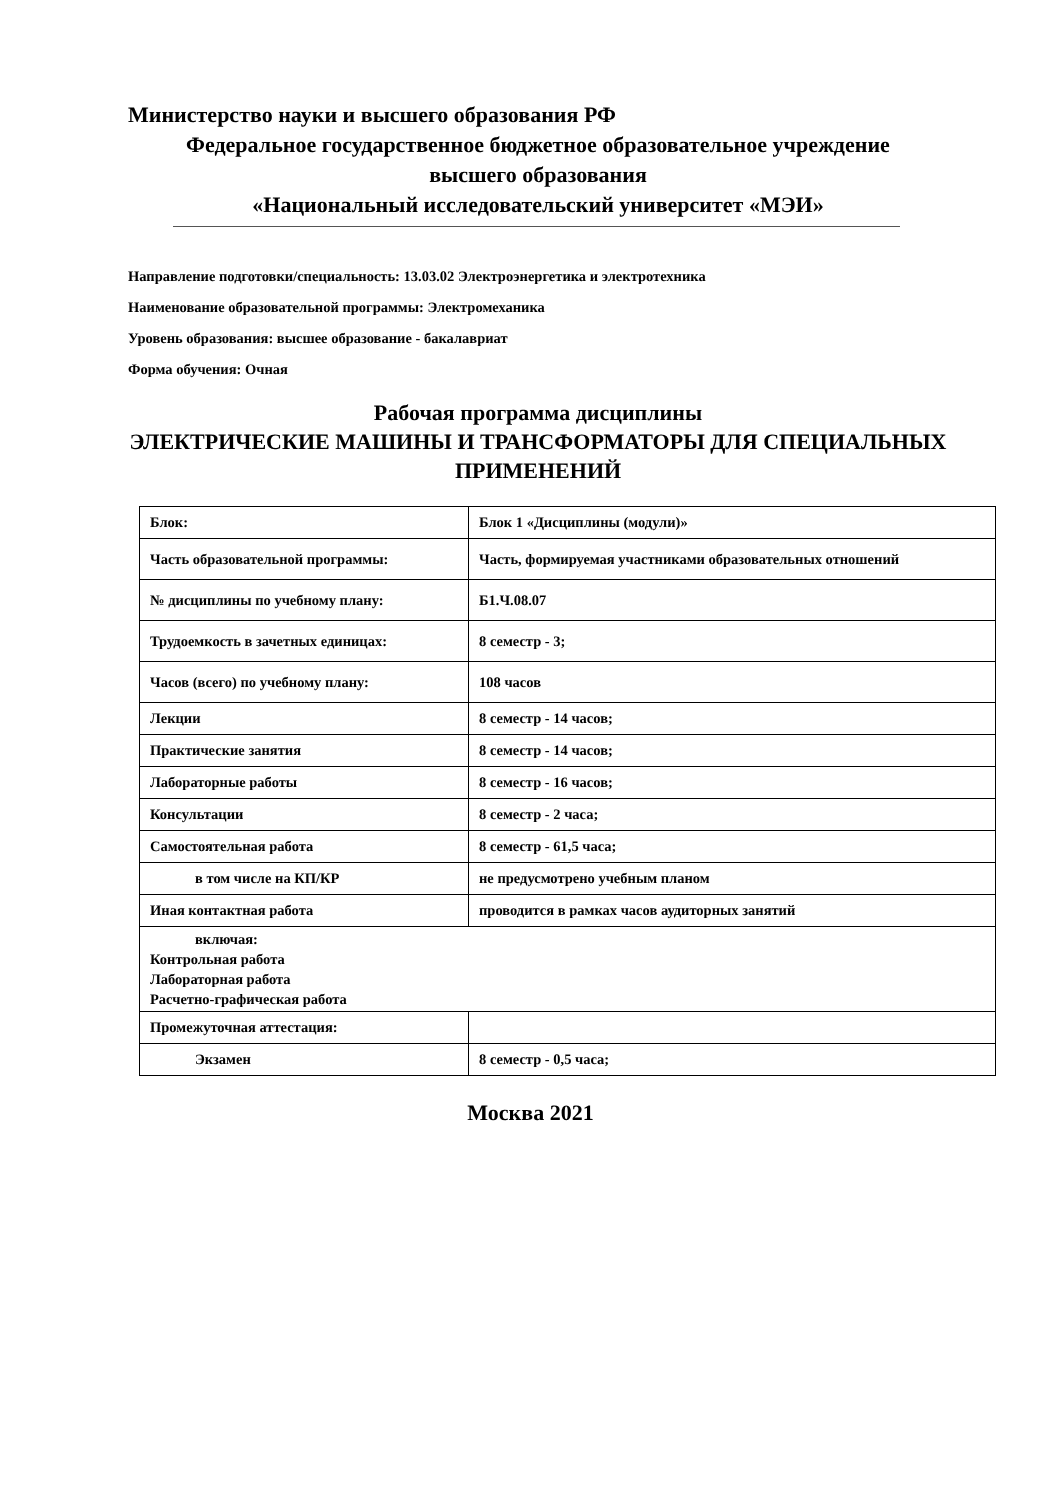Министерство науки и высшего образования РФ
Федеральное государственное бюджетное образовательное учреждение
высшего образования
«Национальный исследовательский университет «МЭИ»
Направление подготовки/специальность: 13.03.02 Электроэнергетика и электротехника
Наименование образовательной программы: Электромеханика
Уровень образования: высшее образование - бакалавриат
Форма обучения: Очная
Рабочая программа дисциплины
ЭЛЕКТРИЧЕСКИЕ МАШИНЫ И ТРАНСФОРМАТОРЫ ДЛЯ СПЕЦИАЛЬНЫХ ПРИМЕНЕНИЙ
| Блок: | Блок 1 «Дисциплины (модули)» |
| Часть образовательной программы: | Часть, формируемая участниками образовательных отношений |
| № дисциплины по учебному плану: | Б1.Ч.08.07 |
| Трудоемкость в зачетных единицах: | 8 семестр - 3; |
| Часов (всего) по учебному плану: | 108 часов |
| Лекции | 8 семестр - 14 часов; |
| Практические занятия | 8 семестр - 14 часов; |
| Лабораторные работы | 8 семестр - 16 часов; |
| Консультации | 8 семестр - 2 часа; |
| Самостоятельная работа | 8 семестр - 61,5 часа; |
| в том числе на КП/КР | не предусмотрено учебным планом |
| Иная контактная работа | проводится в рамках часов аудиторных занятий |
| включая: Контрольная работа Лабораторная работа Расчетно-графическая работа | |
| Промежуточная аттестация: | |
| Экзамен | 8 семестр - 0,5 часа; |
Москва 2021